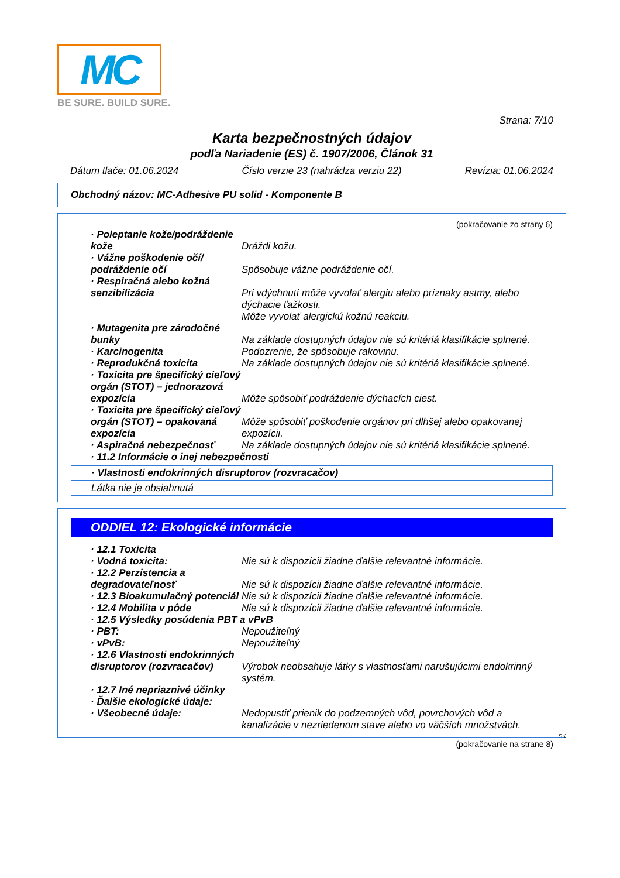MC
BE SURE. BUILD SURE.
Strana: 7/10
Karta bezpečnostných údajov
podľa Nariadenie (ES) č. 1907/2006, Článok 31
Dátum tlače: 01.06.2024 Číslo verzie 23 (nahrádza verziu 22) Revízia: 01.06.2024
Obchodný názov: MC-Adhesive PU solid - Komponente B
(pokračovanie zo strany 6)
| · Poleptanie kože/podráždenie kože | Dráždi kožu. |
| · Vážne poškodenie očí/ podráždenie očí | Spôsobuje vážne podráždenie očí. |
| · Respiračná alebo kožná senzibilizácia | Pri vdýchnutí môže vyvolať alergiu alebo príznaky astmy, alebo dýchacie ťažkosti. Môže vyvolať alergickú kožnú reakciu. |
| · Mutagenita pre zárodočné bunky | Na základe dostupných údajov nie sú kritériá klasifikácie splnené. |
| · Karcinogenita | Podozrenie, že spôsobuje rakovinu. |
| · Reprodukčná toxicita | Na základe dostupných údajov nie sú kritériá klasifikácie splnené. |
| · Toxicita pre špecifický cieľový orgán (STOT) – jednorazová expozícia | Môže spôsobiť podráždenie dýchacích ciest. |
| · Toxicita pre špecifický cieľový orgán (STOT) – opakovaná expozícia | Môže spôsobiť poškodenie orgánov pri dlhšej alebo opakovanej expozícii. |
| · Aspiračná nebezpečnosť | Na základe dostupných údajov nie sú kritériá klasifikácie splnené. |
| · 11.2 Informácie o inej nebezpečnosti | |
· Vlastnosti endokrinných disruptorov (rozvracačov)
Látka nie je obsiahnutá
ODDIEL 12: Ekologické informácie
| · 12.1 Toxicita | |
| · Vodná toxicita: | Nie sú k dispozícii žiadne ďalšie relevantné informácie. |
| · 12.2 Perzistencia a degradovateľnosť | Nie sú k dispozícii žiadne ďalšie relevantné informácie. |
| · 12.3 Bioakumulačný potenciál | Nie sú k dispozícii žiadne ďalšie relevantné informácie. |
| · 12.4 Mobilita v pôde | Nie sú k dispozícii žiadne ďalšie relevantné informácie. |
| · 12.5 Výsledky posúdenia PBT a vPvB | |
| · PBT: | Nepoužiteľný |
| · vPvB: | Nepoužiteľný |
| · 12.6 Vlastnosti endokrinných disruptorov (rozvracačov) | Výrobok neobsahuje látky s vlastnosťami narušujúcimi endokrinný systém. |
| · 12.7 Iné nepriaznivé účinky | |
| · Ďalšie ekologické údaje: | |
| · Všeobecné údaje: | Nedopustiť prienik do podzemných vôd, povrchových vôd a kanalizácie v nezriedenom stave alebo vo väčších množstvách. |
SK
(pokračovanie na strane 8)